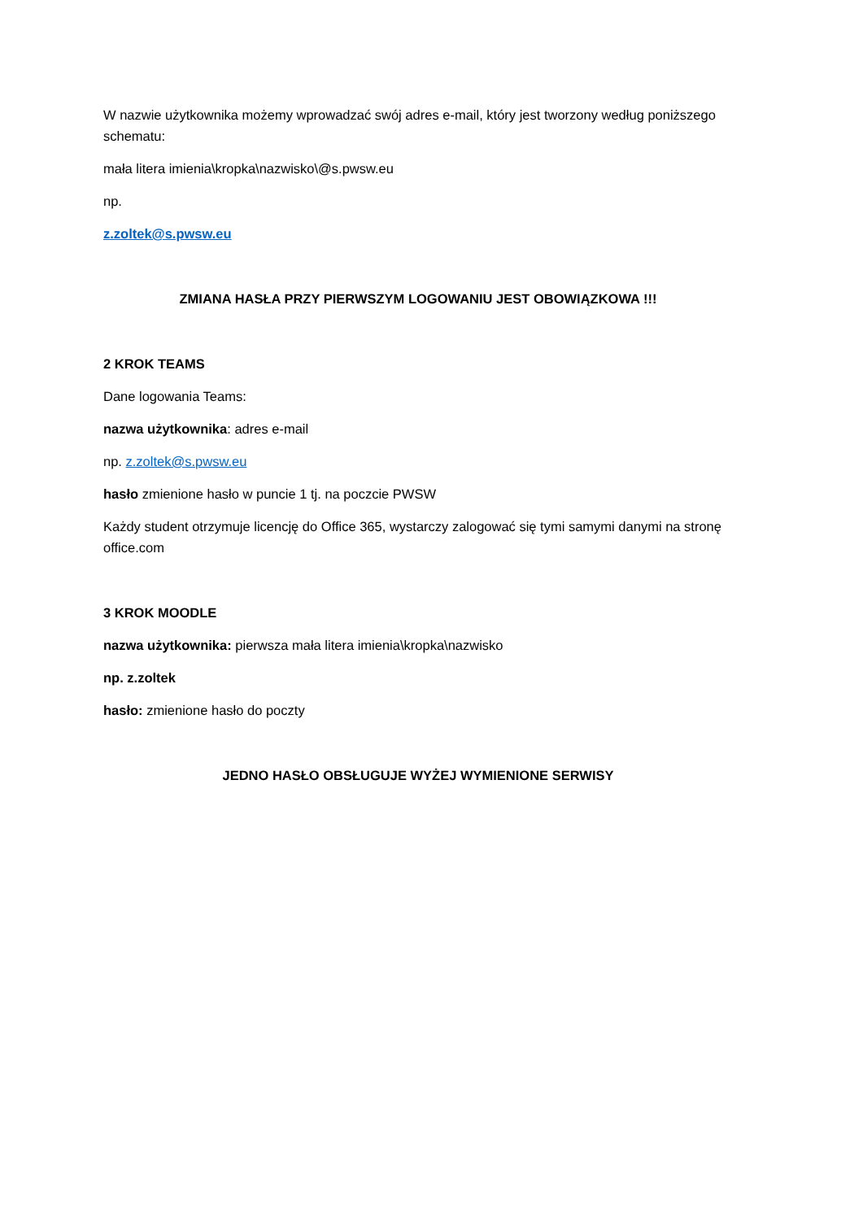W nazwie użytkownika możemy wprowadzać swój adres e-mail, który jest tworzony według poniższego schematu:
mała litera imienia\kropka\nazwisko\@s.pwsw.eu
np.
z.zoltek@s.pwsw.eu
ZMIANA HASŁA PRZY PIERWSZYM LOGOWANIU JEST OBOWIĄZKOWA !!!
2 KROK TEAMS
Dane logowania Teams:
nazwa użytkownika: adres e-mail
np. z.zoltek@s.pwsw.eu
hasło zmienione hasło w puncie 1 tj. na poczcie PWSW
Każdy student otrzymuje licencję do Office 365, wystarczy zalogować się tymi samymi danymi na stronę office.com
3 KROK MOODLE
nazwa użytkownika: pierwsza mała litera imienia\kropka\nazwisko
np. z.zoltek
hasło: zmienione hasło do poczty
JEDNO HASŁO OBSŁUGUJE WYŻEJ WYMIENIONE SERWISY